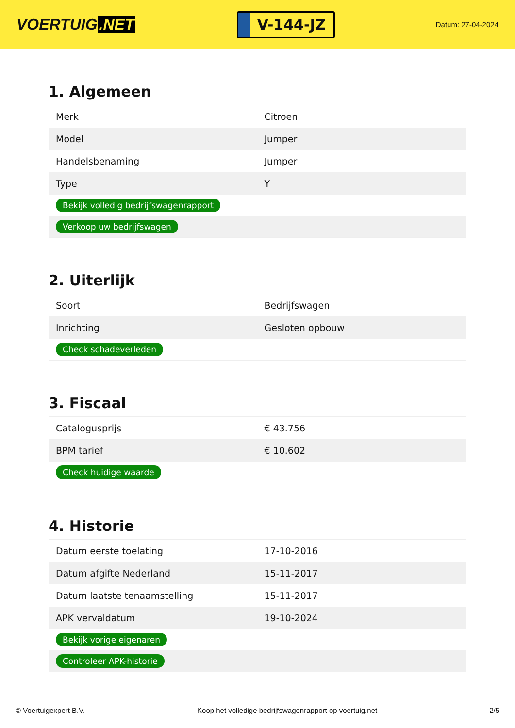VOERTUIG.NET
V-144-JZ
Datum: 27-04-2024
1. Algemeen
| Merk | Citroen |
| Model | Jumper |
| Handelsbenaming | Jumper |
| Type | Y |
| Bekijk volledig bedrijfswagenrapport | |
| Verkoop uw bedrijfswagen | |
2. Uiterlijk
| Soort | Bedrijfswagen |
| Inrichting | Gesloten opbouw |
| Check schadeverleden | |
3. Fiscaal
| Catalogusprijs | € 43.756 |
| BPM tarief | € 10.602 |
| Check huidige waarde | |
4. Historie
| Datum eerste toelating | 17-10-2016 |
| Datum afgifte Nederland | 15-11-2017 |
| Datum laatste tenaamstelling | 15-11-2017 |
| APK vervaldatum | 19-10-2024 |
| Bekijk vorige eigenaren | |
| Controleer APK-historie | |
© Voertuigexpert B.V. Koop het volledige bedrijfswagenrapport op voertuig.net 2/5